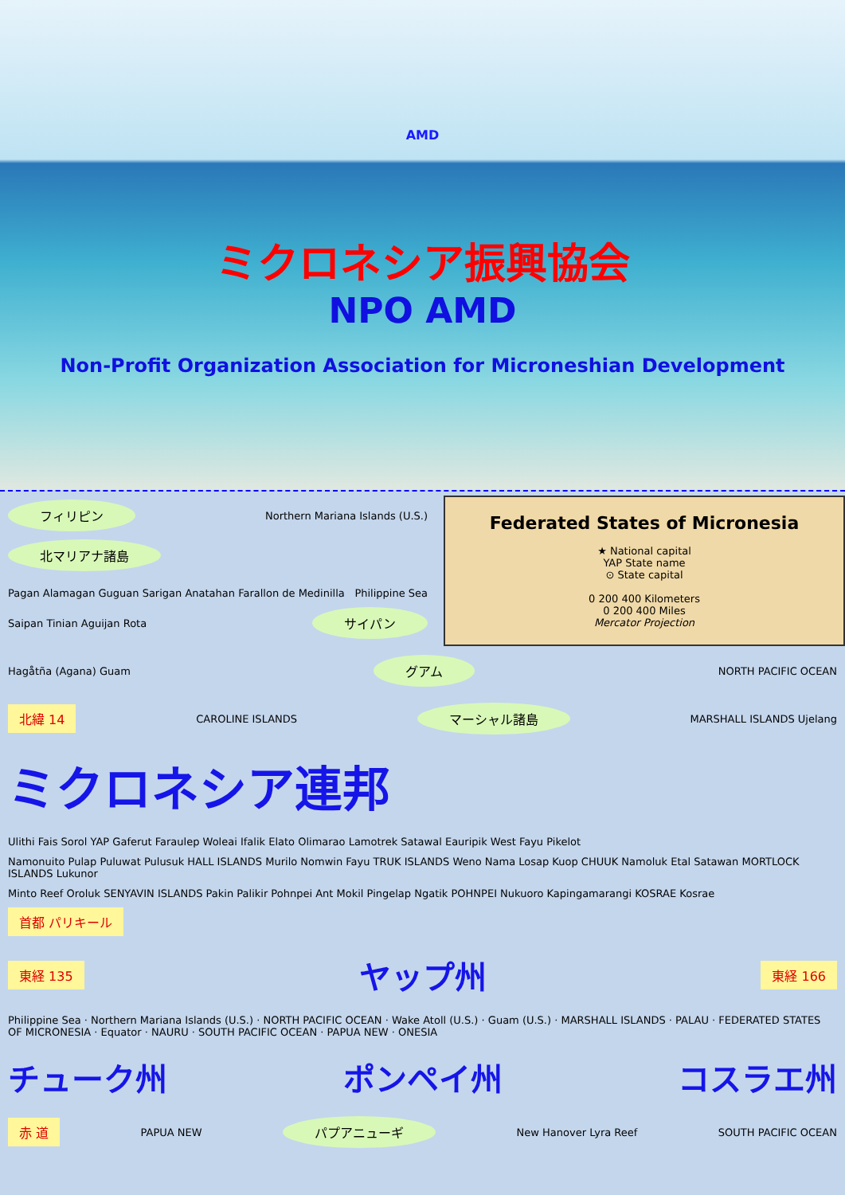AMD
ミクロネシア振興協会
NPO AMD
Non-Profit Organization Association for Microneshian Development
Federated States of Micronesia
★ National capital
YAP State name
⊙ State capital
0 200 400 Kilometers
0 200 400 Miles
Mercator Projection
フィリピン Northern Mariana Islands (U.S.) 北マリアナ諸島
Pagan Alamagan Guguan Sarigan Anatahan Farallon de Medinilla Philippine Sea Saipan Tinian Aguijan Rota サイパン
Hagåtña (Agana) Guam グアム NORTH PACIFIC OCEAN
北緯 14 CAROLINE ISLANDS マーシャル諸島 MARSHALL ISLANDS Ujelang
ミクロネシア連邦
Ulithi Fais Sorol YAP Gaferut Faraulep Woleai Ifalik Elato Olimarao Lamotrek Satawal Eauripik West Fayu Pikelot Namonuito Pulap Puluwat Pulusuk HALL ISLANDS Murilo Nomwin Fayu TRUK ISLANDS Weno Nama Losap Kuop CHUUK Namoluk Etal Satawan MORTLOCK ISLANDS Lukunor Minto Reef Oroluk SENYAVIN ISLANDS Pakin Palikir Pohnpei Ant Mokil Pingelap Ngatik POHNPEI Nukuoro Kapingamarangi KOSRAE Kosrae 首都 パリキール
東経 135 ヤップ州 東経 166
Philippine Sea · Northern Mariana Islands (U.S.) · NORTH PACIFIC OCEAN · Wake Atoll (U.S.) · Guam (U.S.) · MARSHALL ISLANDS · PALAU · FEDERATED STATES OF MICRONESIA · Equator · NAURU · SOUTH PACIFIC OCEAN · PAPUA NEW · ONESIA
チューク州 ポンペイ州 コスラエ州
赤 道 PAPUA NEW パプアニューギ New Hanover Lyra Reef SOUTH PACIFIC OCEAN